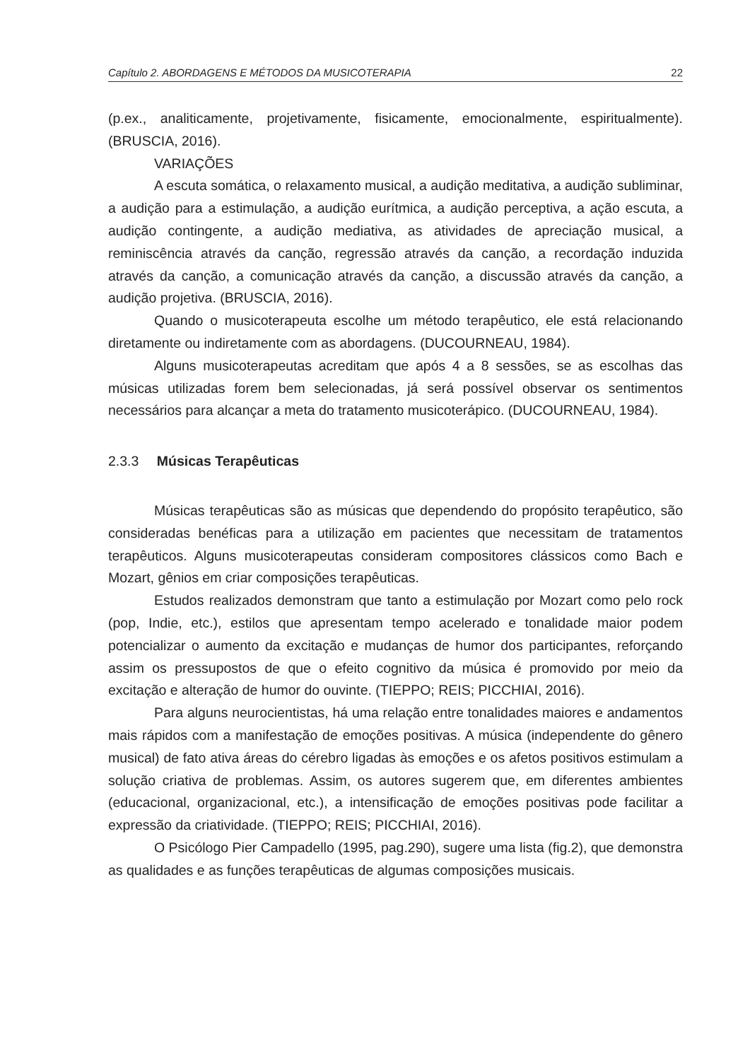Capítulo 2. ABORDAGENS E MÉTODOS DA MUSICOTERAPIA 22
(p.ex., analiticamente, projetivamente, fisicamente, emocionalmente, espiritualmente). (BRUSCIA, 2016).
VARIAÇÕES
A escuta somática, o relaxamento musical, a audição meditativa, a audição subliminar, a audição para a estimulação, a audição eurítmica, a audição perceptiva, a ação escuta, a audição contingente, a audição mediativa, as atividades de apreciação musical, a reminiscência através da canção, regressão através da canção, a recordação induzida através da canção, a comunicação através da canção, a discussão através da canção, a audição projetiva. (BRUSCIA, 2016).
Quando o musicoterapeuta escolhe um método terapêutico, ele está relacionando diretamente ou indiretamente com as abordagens. (DUCOURNEAU, 1984).
Alguns musicoterapeutas acreditam que após 4 a 8 sessões, se as escolhas das músicas utilizadas forem bem selecionadas, já será possível observar os sentimentos necessários para alcançar a meta do tratamento musicoterápico. (DUCOURNEAU, 1984).
2.3.3 Músicas Terapêuticas
Músicas terapêuticas são as músicas que dependendo do propósito terapêutico, são consideradas benéficas para a utilização em pacientes que necessitam de tratamentos terapêuticos. Alguns musicoterapeutas consideram compositores clássicos como Bach e Mozart, gênios em criar composições terapêuticas.
Estudos realizados demonstram que tanto a estimulação por Mozart como pelo rock (pop, Indie, etc.), estilos que apresentam tempo acelerado e tonalidade maior podem potencializar o aumento da excitação e mudanças de humor dos participantes, reforçando assim os pressupostos de que o efeito cognitivo da música é promovido por meio da excitação e alteração de humor do ouvinte. (TIEPPO; REIS; PICCHIAI, 2016).
Para alguns neurocientistas, há uma relação entre tonalidades maiores e andamentos mais rápidos com a manifestação de emoções positivas. A música (independente do gênero musical) de fato ativa áreas do cérebro ligadas às emoções e os afetos positivos estimulam a solução criativa de problemas. Assim, os autores sugerem que, em diferentes ambientes (educacional, organizacional, etc.), a intensificação de emoções positivas pode facilitar a expressão da criatividade. (TIEPPO; REIS; PICCHIAI, 2016).
O Psicólogo Pier Campadello (1995, pag.290), sugere uma lista (fig.2), que demonstra as qualidades e as funções terapêuticas de algumas composições musicais.